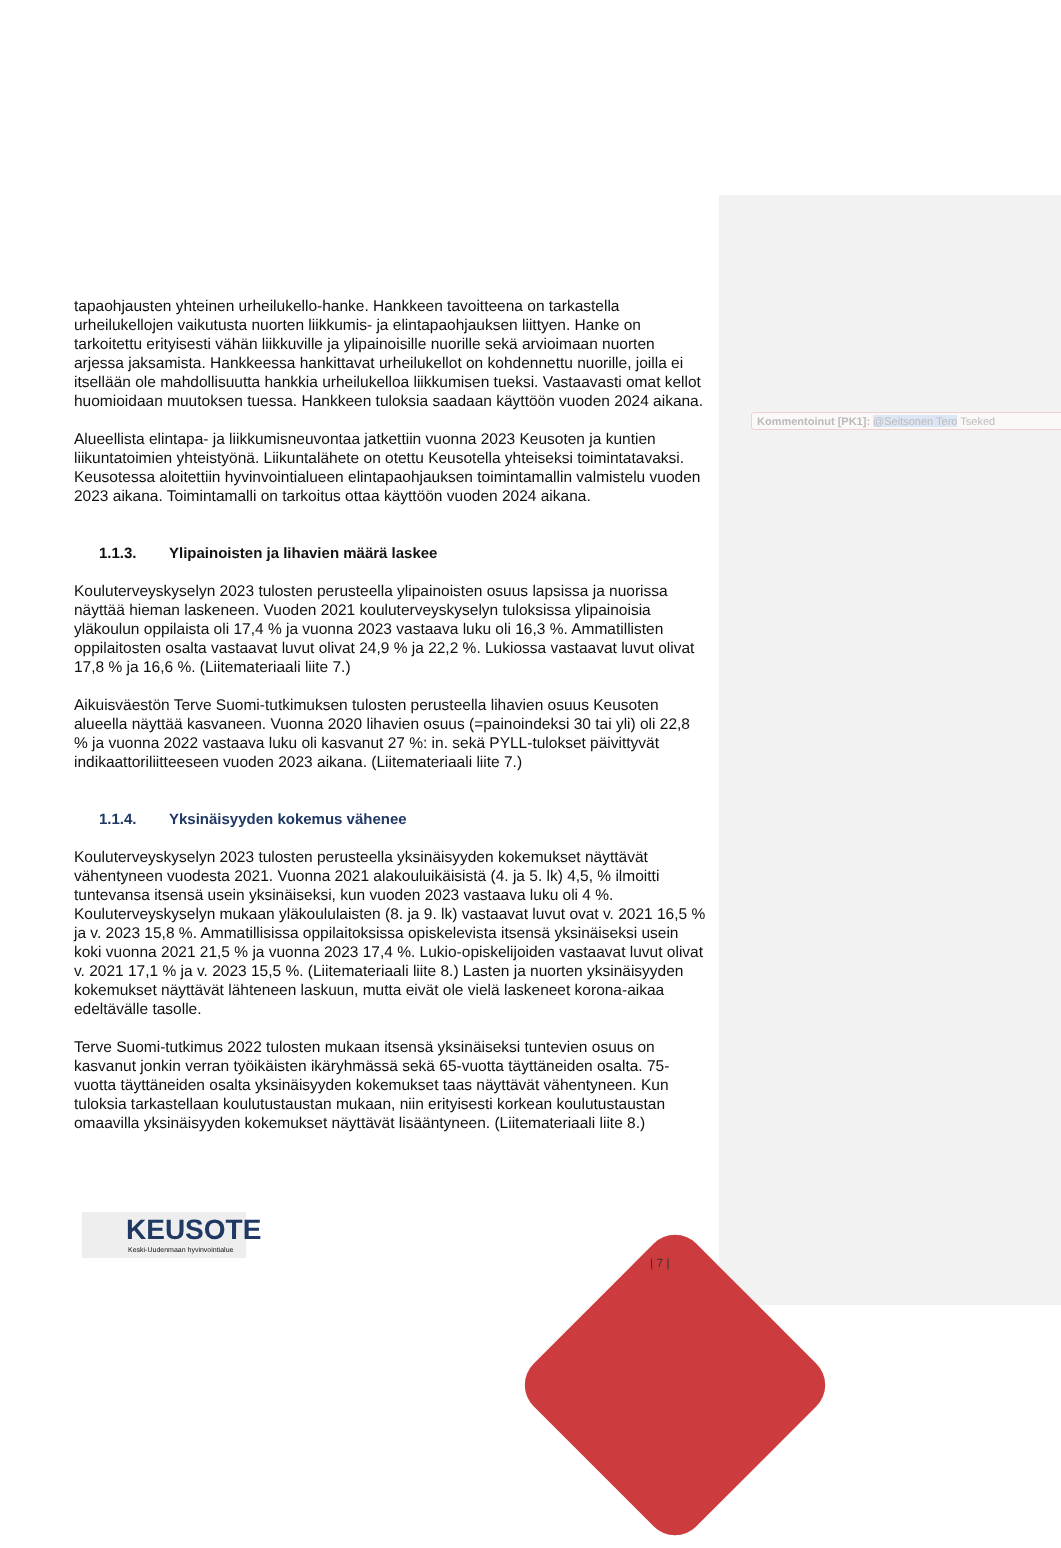tapaohjausten yhteinen urheilukello-hanke. Hankkeen tavoitteena on tarkastella urheilukellojen vaikutusta nuorten liikkumis- ja elintapaohjauksen liittyen. Hanke on tarkoitettu erityisesti vähän liikkuville ja ylipainoisille nuorille sekä arvioimaan nuorten arjessa jaksamista. Hankkeessa hankittavat urheilukellot on kohdennettu nuorille, joilla ei itsellään ole mahdollisuutta hankkia urheilukelloa liikkumisen tueksi. Vastaavasti omat kellot huomioidaan muutoksen tuessa. Hankkeen tuloksia saadaan käyttöön vuoden 2024 aikana.
Alueellista elintapa- ja liikkumisneuvontaa jatkettiin vuonna 2023 Keusoten ja kuntien liikuntatoimien yhteistyönä. Liikuntalähete on otettu Keusotella yhteiseksi toimintatavaksi. Keusotessa aloitettiin hyvinvointialueen elintapaohjauksen toimintamallin valmistelu vuoden 2023 aikana. Toimintamalli on tarkoitus ottaa käyttöön vuoden 2024 aikana.
1.1.3. Ylipainoisten ja lihavien määrä laskee
Kouluterveyskyselyn 2023 tulosten perusteella ylipainoisten osuus lapsissa ja nuorissa näyttää hieman laskeneen. Vuoden 2021 kouluterveyskyselyn tuloksissa ylipainoisia yläkoulun oppilaista oli 17,4 % ja vuonna 2023 vastaava luku oli 16,3 %. Ammatillisten oppilaitosten osalta vastaavat luvut olivat 24,9 % ja 22,2 %. Lukiossa vastaavat luvut olivat 17,8 % ja 16,6 %. (Liitemateriaali liite 7.)
Aikuisväestön Terve Suomi-tutkimuksen tulosten perusteella lihavien osuus Keusoten alueella näyttää kasvaneen. Vuonna 2020 lihavien osuus (=painoindeksi 30 tai yli) oli 22,8 % ja vuonna 2022 vastaava luku oli kasvanut 27 %: in. sekä PYLL-tulokset päivittyvät indikaattoriliitteeseen vuoden 2023 aikana. (Liitemateriaali liite 7.)
1.1.4. Yksinäisyyden kokemus vähenee
Kouluterveyskyselyn 2023 tulosten perusteella yksinäisyyden kokemukset näyttävät vähentyneen vuodesta 2021. Vuonna 2021 alakouluikäisistä (4. ja 5. lk) 4,5, % ilmoitti tuntevansa itsensä usein yksinäiseksi, kun vuoden 2023 vastaava luku oli 4 %. Kouluterveyskyselyn mukaan yläkoululaisten (8. ja 9. lk) vastaavat luvut ovat v. 2021 16,5 % ja v. 2023 15,8 %. Ammatillisissa oppilaitoksissa opiskelevista itsensä yksinäiseksi usein koki vuonna 2021 21,5 % ja vuonna 2023 17,4 %. Lukio-opiskelijoiden vastaavat luvut olivat v. 2021 17,1 % ja v. 2023 15,5 %. (Liitemateriaali liite 8.) Lasten ja nuorten yksinäisyyden kokemukset näyttävät lähteneen laskuun, mutta eivät ole vielä laskeneet korona-aikaa edeltävälle tasolle.
Terve Suomi-tutkimus 2022 tulosten mukaan itsensä yksinäiseksi tuntevien osuus on kasvanut jonkin verran työikäisten ikäryhmässä sekä 65-vuotta täyttäneiden osalta. 75-vuotta täyttäneiden osalta yksinäisyyden kokemukset taas näyttävät vähentyneen. Kun tuloksia tarkastellaan koulutustaustan mukaan, niin erityisesti korkean koulutustaustan omaavilla yksinäisyyden kokemukset näyttävät lisääntyneen. (Liitemateriaali liite 8.)
Kommentoinut [PK1]: @Seitsonen Tero Tseked
KEUSOTE
Keski-Uudenmaan hyvinvointialue
| 7 |